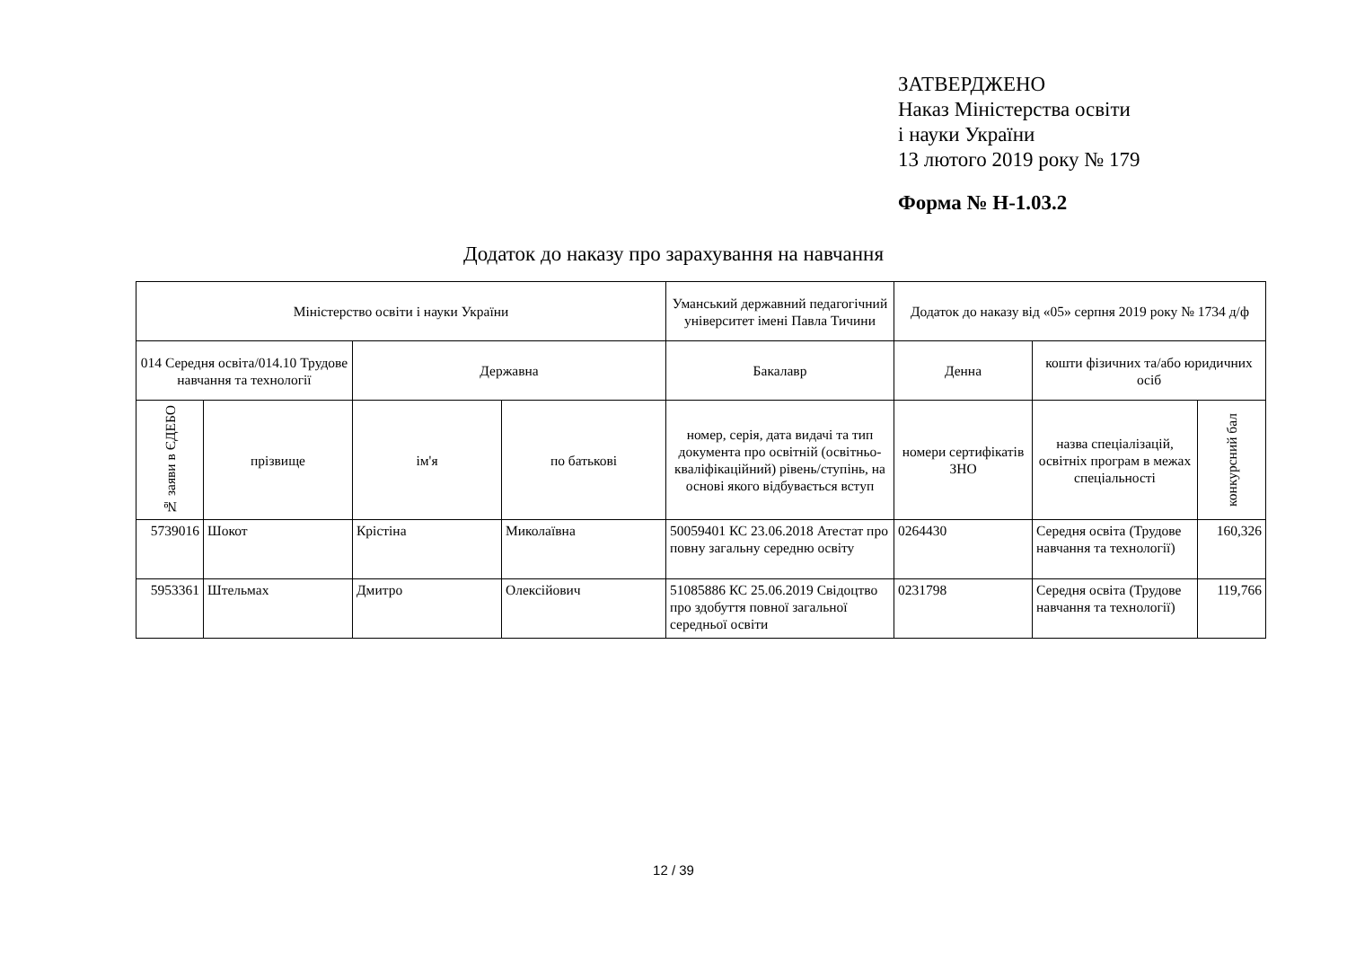ЗАТВЕРДЖЕНО
Наказ Міністерства освіти
і науки України
13 лютого 2019 року № 179
Форма № Н-1.03.2
Додаток до наказу про зарахування на навчання
| Міністерство освіти і науки України | | | | Уманський державний педагогічний університет імені Павла Тичини | Додаток до наказу від «05» серпня 2019 року № 1734 д/ф | | |
| --- | --- | --- | --- | --- | --- | --- | --- |
| 014 Середня освіта/014.10 Трудове навчання та технології | | Державна | | Бакалавр | Денна | кошти фізичних та/або юридичних осіб | |
| № заяви в ЄДЕБО | прізвище | ім'я | по батькові | номер, серія, дата видачі та тип документа про освітній (освітньо-кваліфікаційний) рівень/ступінь, на основі якого відбувається вступ | номери сертифікатів ЗНО | назва спеціалізацій, освітніх програм в межах спеціальності | конкурсний бал |
| 5739016 | Шокот | Крістіна | Миколаївна | 50059401 КС 23.06.2018 Атестат про повну загальну середню освіту | 0264430 | Середня освіта (Трудове навчання та технології) | 160,326 |
| 5953361 | Штельмах | Дмитро | Олексійович | 51085886 КС 25.06.2019 Свідоцтво про здобуття повної загальної середньої освіти | 0231798 | Середня освіта (Трудове навчання та технології) | 119,766 |
12 / 39